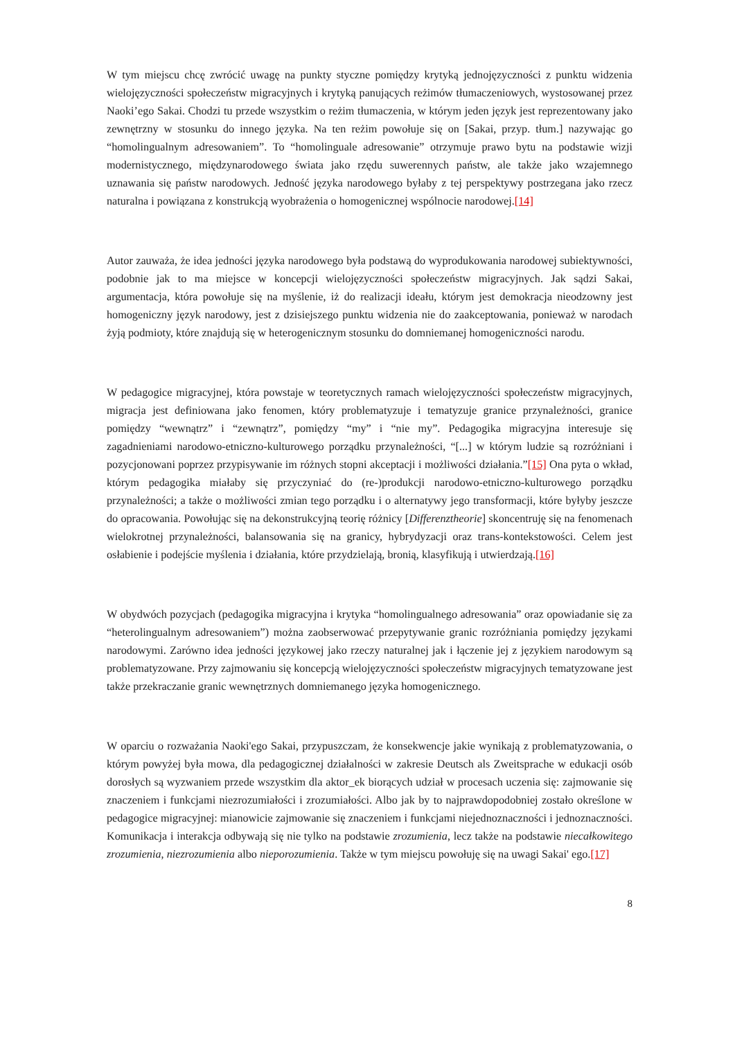W tym miejscu chcę zwrócić uwagę na punkty styczne pomiędzy krytyką jednojęzyczności z punktu widzenia wielojęzyczności społeczeństw migracyjnych i krytyką panujących reżimów tłumaczeniowych, wystosowanej przez Naoki’ego Sakai. Chodzi tu przede wszystkim o reżim tłumaczenia, w którym jeden język jest reprezentowany jako zewnętrzny w stosunku do innego języka. Na ten reżim powołuje się on [Sakai, przyp. tłum.] nazywając go “homolingualnym adresowaniem”. To “homolinguale adresowanie” otrzymuje prawo bytu na podstawie wizji modernistycznego, międzynarodowego świata jako rzędu suwerennych państw, ale także jako wzajemnego uznawania się państw narodowych. Jedność języka narodowego byłaby z tej perspektywy postrzegana jako rzecz naturalna i powiązana z konstrukcją wyobrażenia o homogenicznej wspólnocie narodowej.[14]
Autor zauważa, że idea jedności języka narodowego była podstawą do wyprodukowania narodowej subiektywności, podobnie jak to ma miejsce w koncepcji wielojęzyczności społeczeństw migracyjnych. Jak sądzi Sakai, argumentacja, która powołuje się na myślenie, iż do realizacji ideału, którym jest demokracja nieodzowny jest homogeniczny język narodowy, jest z dzisiejszego punktu widzenia nie do zaakceptowania, ponieważ w narodach żyją podmioty, które znajdują się w heterogenicznym stosunku do domniemanej homogeniczności narodu.
W pedagogice migracyjnej, która powstaje w teoretycznych ramach wielojęzyczności społeczeństw migracyjnych, migracja jest definiowana jako fenomen, który problematyzuje i tematyzuje granice przynależności, granice pomiędzy “wewnątrz” i “zewnątrz”, pomiędzy “my” i “nie my”. Pedagogika migracyjna interesuje się zagadnieniami narodowo-etniczno-kulturowego porządku przynależności, “[...] w którym ludzie są rozróżniani i pozycjonowani poprzez przypisywanie im różnych stopni akceptacji i możliwości działania.”[15] Ona pyta o wkład, którym pedagogika miałaby się przyczyniać do (re-)produkcji narodowo-etniczno-kulturowego porządku przynależności; a także o możliwości zmian tego porządku i o alternatywy jego transformacji, które byłyby jeszcze do opracowania. Powołując się na dekonstrukcyjną teorię różnicy [Differenztheorie] skoncentruję się na fenomenach wielokrotnej przynależności, balansowania się na granicy, hybrydyzacji oraz trans-kontekstowości. Celem jest osłabienie i podejście myślenia i działania, które przydzielają, bronią, klasyfikują i utwierdzają.[16]
W obydwóch pozycjach (pedagogika migracyjna i krytyka “homolingualnego adresowania” oraz opowiadanie się za “heterolingualnym adresowaniem”) można zaobserwować przepytywanie granic rozróżniania pomiędzy językami narodowymi. Zarówno idea jedności językowej jako rzeczy naturalnej jak i łączenie jej z językiem narodowym są problematyzowane. Przy zajmowaniu się koncepcją wielojęzyczności społeczeństw migracyjnych tematyzowane jest także przekraczanie granic wewnętrznych domniemanego języka homogenicznego.
W oparciu o rozważania Naoki'ego Sakai, przypuszczam, że konsekwencje jakie wynikają z problematyzowania, o którym powyżej była mowa, dla pedagogicznej działalności w zakresie Deutsch als Zweitsprache w edukacji osób dorosłych są wyzwaniem przede wszystkim dla aktor_ek biorących udział w procesach uczenia się: zajmowanie się znaczeniem i funkcjami niezrozumiałości i zrozumiałości. Albo jak by to najprawdopodobniej zostało określone w pedagogice migracyjnej: mianowicie zajmowanie się znaczeniem i funkcjami niejednoznaczności i jednoznaczności. Komunikacja i interakcja odbywają się nie tylko na podstawie zrozumienia, lecz także na podstawie niecałkowitego zrozumienia, niezrozumienia albo nieporozumienia. Także w tym miejscu powołuję się na uwagi Sakai' ego.[17]
8